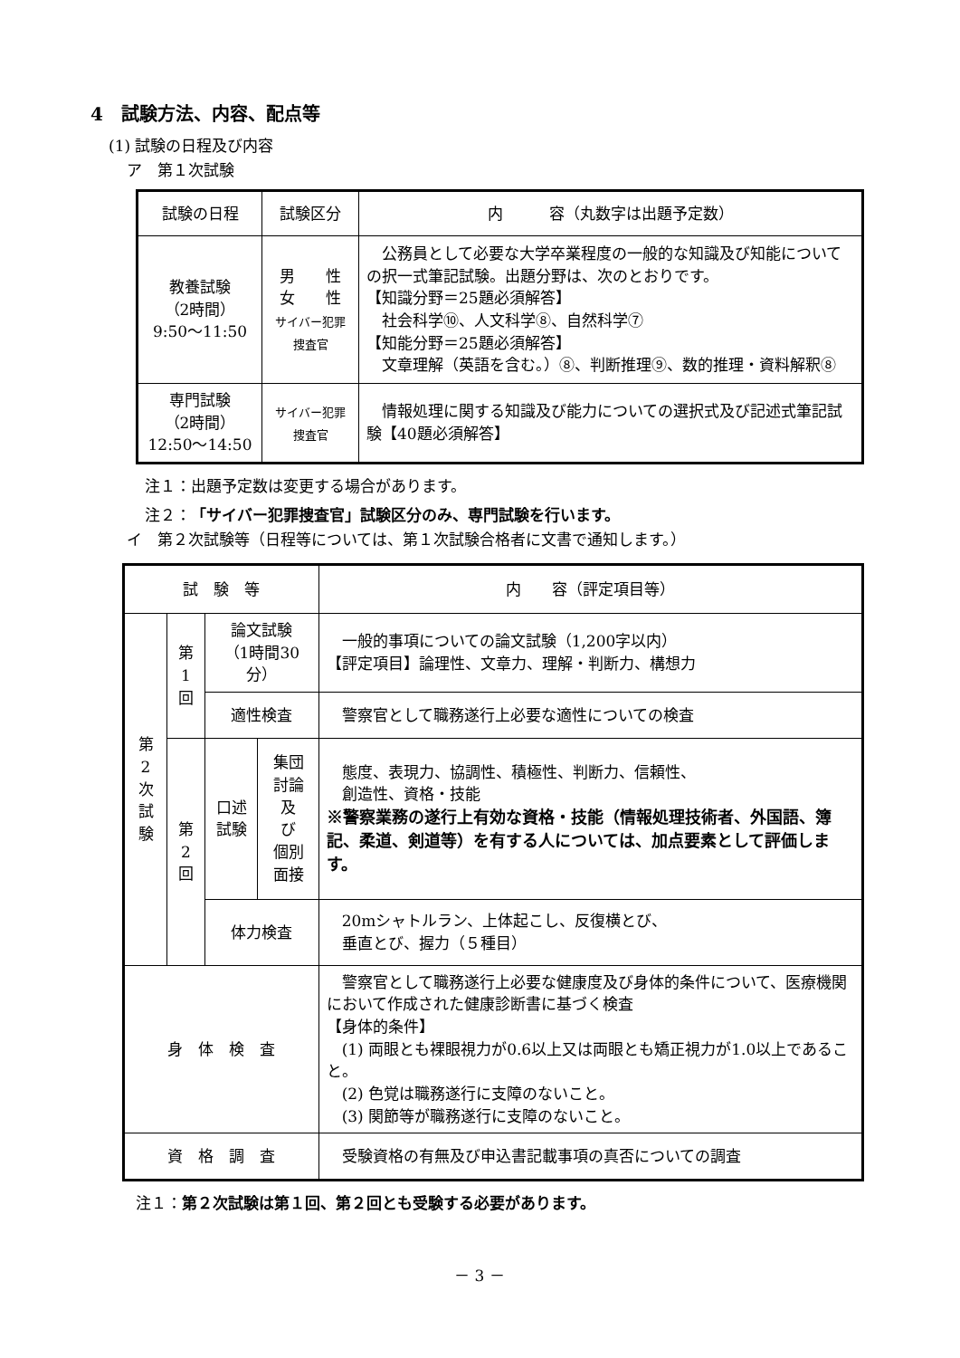4　試験方法、内容、配点等
(1) 試験の日程及び内容
ア　第１次試験
| 試験の日程 | 試験区分 | 内 容（丸数字は出題予定数） |
| --- | --- | --- |
| 教養試験 （2時間） 9:50〜11:50 | 男 性 女 性 サイバー犯罪捜査官 | 公務員として必要な大学卒業程度の一般的な知識及び知能についての択一式筆記試験。出題分野は、次のとおりです。 【知識分野＝25題必須解答】 社会科学⑩、人文科学⑧、自然科学⑦ 【知能分野＝25題必須解答】 文章理解（英語を含む。）⑧、判断推理⑨、数的推理・資料解釈⑧ |
| 専門試験 （2時間） 12:50〜14:50 | サイバー犯罪捜査官 | 情報処理に関する知識及び能力についての選択式及び記述式筆記試験【40題必須解答】 |
注１：出題予定数は変更する場合があります。
注２：「サイバー犯罪捜査官」試験区分のみ、専門試験を行います。
イ　第２次試験等（日程等については、第１次試験合格者に文書で通知します。）
| 試 験 等 | | | | 内 容（評定項目等） |
| --- | --- | --- | --- | --- |
| 第 2 次 試 験 | 第 1 回 | 論文試験 （1時間30分） | | 一般的事項についての論文試験（1,200字以内） 【評定項目】論理性、文章力、理解・判断力、構想力 |
| | | 適性検査 | | 警察官として職務遂行上必要な適性についての検査 |
| | 第 2 回 | 口述試験 | 集団討論 及 び 個別面接 | 態度、表現力、協調性、積極性、判断力、信頼性、 創造性、資格・技能 ※警察業務の遂行上有効な資格・技能（情報処理技術者、外国語、簿記、柔道、剣道等）を有する人については、加点要素として評価します。 |
| | | 体力検査 | | 20mシャトルラン、上体起こし、反復横とび、 垂直とび、握力（５種目） |
| 身 体 検 査 | | | | 警察官として職務遂行上必要な健康度及び身体的条件について、医療機関において作成された健康診断書に基づく検査 【身体的条件】 (1) 両眼とも裸眼視力が0.6以上又は両眼とも矯正視力が1.0以上であること。 (2) 色覚は職務遂行に支障のないこと。 (3) 関節等が職務遂行に支障のないこと。 |
| 資 格 調 査 | | | | 受験資格の有無及び申込書記載事項の真否についての調査 |
注１：第２次試験は第１回、第２回とも受験する必要があります。
－ 3 －